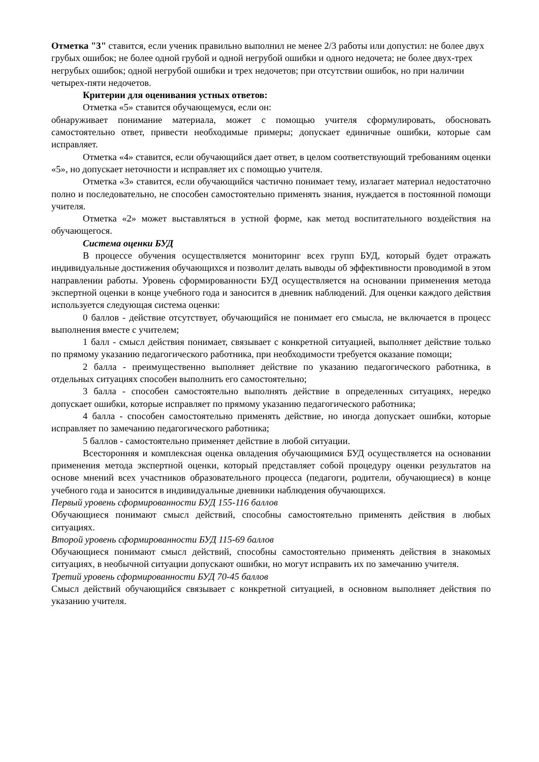Отметка "3" ставится, если ученик правильно выполнил не менее 2/3 работы или допустил: не более двух грубых ошибок; не более одной грубой и одной негрубой ошибки и одного недочета; не более двух-трех негрубых ошибок; одной негрубой ошибки и трех недочетов; при отсутствии ошибок, но при наличии четырех-пяти недочетов.
Критерии для оценивания устных ответов:
Отметка «5» ставится обучающемуся, если он:
обнаруживает понимание материала, может с помощью учителя сформулировать, обосновать самостоятельно ответ, привести необходимые примеры; допускает единичные ошибки, которые сам исправляет.
Отметка «4» ставится, если обучающийся дает ответ, в целом соответствующий требованиям оценки «5», но допускает неточности и исправляет их с помощью учителя.
Отметка «3» ставится, если обучающийся частично понимает тему, излагает материал недостаточно полно и последовательно, не способен самостоятельно применять знания, нуждается в постоянной помощи учителя.
Отметка «2» может выставляться в устной форме, как метод воспитательного воздействия на обучающегося.
Система оценки БУД
В процессе обучения осуществляется мониторинг всех групп БУД, который будет отражать индивидуальные достижения обучающихся и позволит делать выводы об эффективности проводимой в этом направлении работы. Уровень сформированности БУД осуществляется на основании применения метода экспертной оценки в конце учебного года и заносится в дневник наблюдений. Для оценки каждого действия используется следующая система оценки:
0 баллов - действие отсутствует, обучающийся не понимает его смысла, не включается в процесс выполнения вместе с учителем;
1 балл - смысл действия понимает, связывает с конкретной ситуацией, выполняет действие только по прямому указанию педагогического работника, при необходимости требуется оказание помощи;
2 балла - преимущественно выполняет действие по указанию педагогического работника, в отдельных ситуациях способен выполнить его самостоятельно;
3 балла - способен самостоятельно выполнять действие в определенных ситуациях, нередко допускает ошибки, которые исправляет по прямому указанию педагогического работника;
4 балла - способен самостоятельно применять действие, но иногда допускает ошибки, которые исправляет по замечанию педагогического работника;
5 баллов - самостоятельно применяет действие в любой ситуации.
Всесторонняя и комплексная оценка овладения обучающимися БУД осуществляется на основании применения метода экспертной оценки, который представляет собой процедуру оценки результатов на основе мнений всех участников образовательного процесса (педагоги, родители, обучающиеся) в конце учебного года и заносится в индивидуальные дневники наблюдения обучающихся.
Первый уровень сформированности БУД 155-116 баллов
Обучающиеся понимают смысл действий, способны самостоятельно применять действия в любых ситуациях.
Второй уровень сформированности БУД 115-69 баллов
Обучающиеся понимают смысл действий, способны самостоятельно применять действия в знакомых ситуациях, в необычной ситуации допускают ошибки, но могут исправить их по замечанию учителя.
Третий уровень сформированности БУД 70-45 баллов
Смысл действий обучающийся связывает с конкретной ситуацией, в основном выполняет действия по указанию учителя.